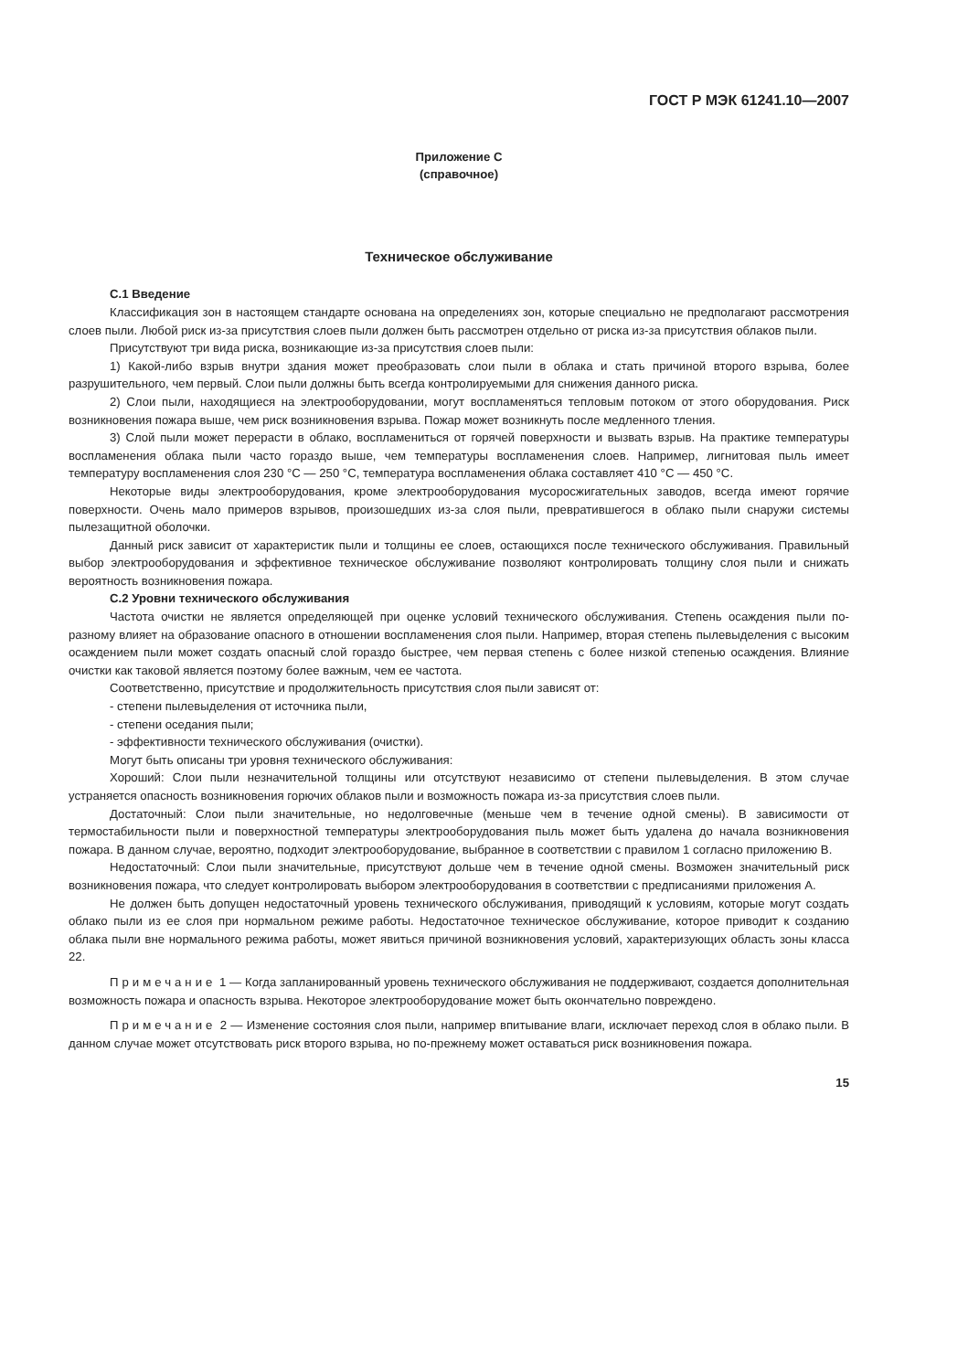ГОСТ Р МЭК 61241.10—2007
Приложение C
(справочное)
Техническое обслуживание
C.1 Введение
Классификация зон в настоящем стандарте основана на определениях зон, которые специально не предполагают рассмотрения слоев пыли. Любой риск из-за присутствия слоев пыли должен быть рассмотрен отдельно от риска из-за присутствия облаков пыли.
Присутствуют три вида риска, возникающие из-за присутствия слоев пыли:
1) Какой-либо взрыв внутри здания может преобразовать слои пыли в облака и стать причиной второго взрыва, более разрушительного, чем первый. Слои пыли должны быть всегда контролируемыми для снижения данного риска.
2) Слои пыли, находящиеся на электрооборудовании, могут воспламеняться тепловым потоком от этого оборудования. Риск возникновения пожара выше, чем риск возникновения взрыва. Пожар может возникнуть после медленного тления.
3) Слой пыли может перерасти в облако, воспламениться от горячей поверхности и вызвать взрыв. На практике температуры воспламенения облака пыли часто гораздо выше, чем температуры воспламенения слоев. Например, лигнитовая пыль имеет температуру воспламенения слоя 230 °C — 250 °C, температура воспламенения облака составляет 410 °C — 450 °C.
Некоторые виды электрооборудования, кроме электрооборудования мусоросжигательных заводов, всегда имеют горячие поверхности. Очень мало примеров взрывов, произошедших из-за слоя пыли, превратившегося в облако пыли снаружи системы пылезащитной оболочки.
Данный риск зависит от характеристик пыли и толщины ее слоев, остающихся после технического обслуживания. Правильный выбор электрооборудования и эффективное техническое обслуживание позволяют контролировать толщину слоя пыли и снижать вероятность возникновения пожара.
C.2 Уровни технического обслуживания
Частота очистки не является определяющей при оценке условий технического обслуживания. Степень осаждения пыли по-разному влияет на образование опасного в отношении воспламенения слоя пыли. Например, вторая степень пылевыделения с высоким осаждением пыли может создать опасный слой гораздо быстрее, чем первая степень с более низкой степенью осаждения. Влияние очистки как таковой является поэтому более важным, чем ее частота.
Соответственно, присутствие и продолжительность присутствия слоя пыли зависят от:
- степени пылевыделения от источника пыли,
- степени оседания пыли;
- эффективности технического обслуживания (очистки).
Могут быть описаны три уровня технического обслуживания:
Хороший: Слои пыли незначительной толщины или отсутствуют независимо от степени пылевыделения. В этом случае устраняется опасность возникновения горючих облаков пыли и возможность пожара из-за присутствия слоев пыли.
Достаточный: Слои пыли значительные, но недолговечные (меньше чем в течение одной смены). В зависимости от термостабильности пыли и поверхностной температуры электрооборудования пыль может быть удалена до начала возникновения пожара. В данном случае, вероятно, подходит электрооборудование, выбранное в соответствии с правилом 1 согласно приложению B.
Недостаточный: Слои пыли значительные, присутствуют дольше чем в течение одной смены. Возможен значительный риск возникновения пожара, что следует контролировать выбором электрооборудования в соответствии с предписаниями приложения A.
Не должен быть допущен недостаточный уровень технического обслуживания, приводящий к условиям, которые могут создать облако пыли из ее слоя при нормальном режиме работы. Недостаточное техническое обслуживание, которое приводит к созданию облака пыли вне нормального режима работы, может явиться причиной возникновения условий, характеризующих область зоны класса 22.
Примечание 1 — Когда запланированный уровень технического обслуживания не поддерживают, создается дополнительная возможность пожара и опасность взрыва. Некоторое электрооборудование может быть окончательно повреждено.
Примечание 2 — Изменение состояния слоя пыли, например впитывание влаги, исключает переход слоя в облако пыли. В данном случае может отсутствовать риск второго взрыва, но по-прежнему может оставаться риск возникновения пожара.
15